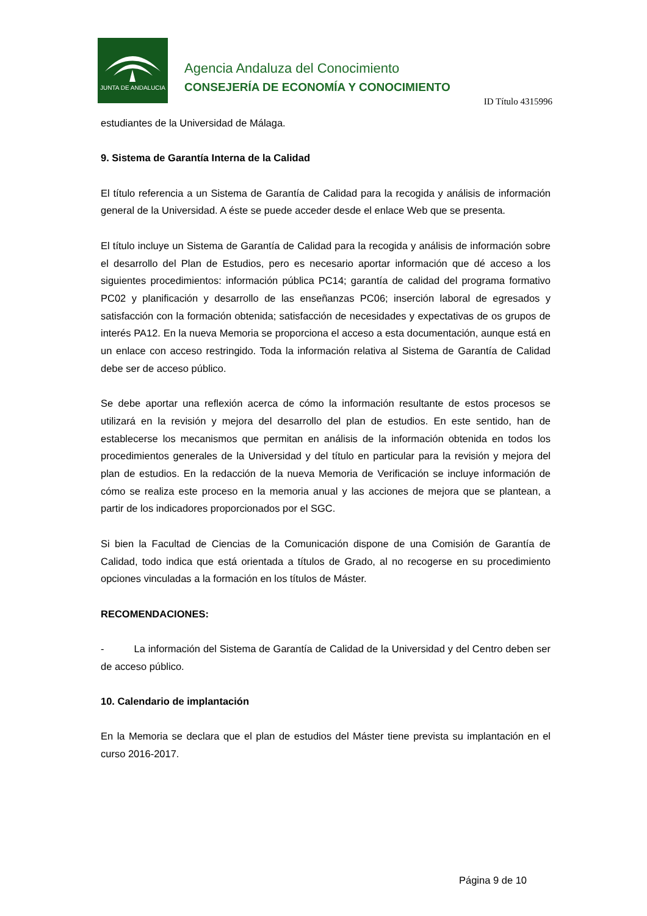JUNTA DE ANDALUCIA
Agencia Andaluza del Conocimiento
CONSEJERÍA DE ECONOMÍA Y CONOCIMIENTO
ID Título 4315996
estudiantes de la Universidad de Málaga.
9. Sistema de Garantía Interna de la Calidad
El título referencia a un Sistema de Garantía de Calidad para la recogida y análisis de información general de la Universidad. A éste se puede acceder desde el enlace Web que se presenta.
El título incluye un Sistema de Garantía de Calidad para la recogida y análisis de información sobre el desarrollo del Plan de Estudios, pero es necesario aportar información que dé acceso a los siguientes procedimientos: información pública PC14; garantía de calidad del programa formativo PC02 y planificación y desarrollo de las enseñanzas PC06; inserción laboral de egresados y satisfacción con la formación obtenida; satisfacción de necesidades y expectativas de os grupos de interés PA12. En la nueva Memoria se proporciona el acceso a esta documentación, aunque está en un enlace con acceso restringido. Toda la información relativa al Sistema de Garantía de Calidad debe ser de acceso público.
Se debe aportar una reflexión acerca de cómo la información resultante de estos procesos se utilizará en la revisión y mejora del desarrollo del plan de estudios. En este sentido, han de establecerse los mecanismos que permitan en análisis de la información obtenida en todos los procedimientos generales de la Universidad y del título en particular para la revisión y mejora del plan de estudios. En la redacción de la nueva Memoria de Verificación se incluye información de cómo se realiza este proceso en la memoria anual y las acciones de mejora que se plantean, a partir de los indicadores proporcionados por el SGC.
Si bien la Facultad de Ciencias de la Comunicación dispone de una Comisión de Garantía de Calidad, todo indica que está orientada a títulos de Grado, al no recogerse en su procedimiento opciones vinculadas a la formación en los títulos de Máster.
RECOMENDACIONES:
- La información del Sistema de Garantía de Calidad de la Universidad y del Centro deben ser de acceso público.
10. Calendario de implantación
En la Memoria se declara que el plan de estudios del Máster tiene prevista su implantación en el curso 2016-2017.
Página 9 de 10